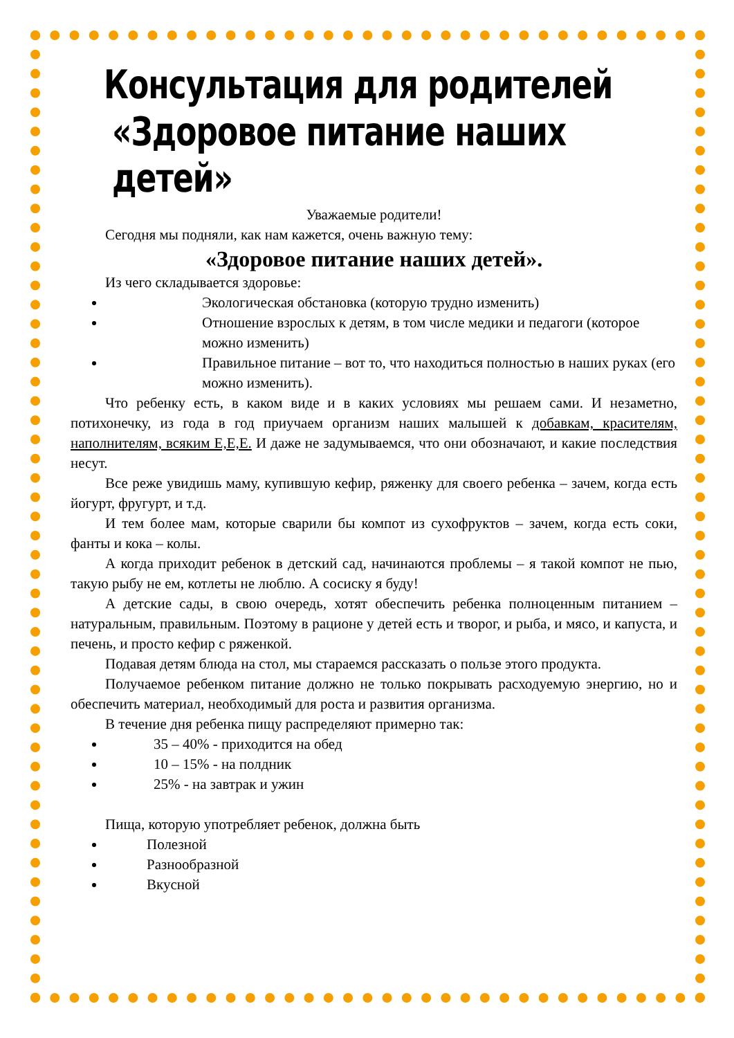Консультация для родителей
«Здоровое питание наших детей»
Уважаемые родители!
Сегодня мы подняли, как нам кажется, очень важную тему:
«Здоровое питание наших детей».
Из чего складывается здоровье:
Экологическая обстановка (которую трудно изменить)
Отношение взрослых к детям, в том числе медики и педагоги (которое можно изменить)
Правильное питание – вот то, что находиться полностью в наших руках (его можно изменить).
Что ребенку есть, в каком виде и в каких условиях мы решаем сами. И незаметно, потихонечку, из года в год приучаем организм наших малышей к добавкам, красителям, наполнителям, всяким Е,Е,Е. И даже не задумываемся, что они обозначают, и какие последствия несут.
Все реже увидишь маму, купившую кефир, ряженку для своего ребенка – зачем, когда есть йогурт, фругурт, и т.д.
И тем более мам, которые сварили бы компот из сухофруктов – зачем, когда есть соки, фанты и кока – колы.
А когда приходит ребенок в детский сад, начинаются проблемы – я такой компот не пью, такую рыбу не ем, котлеты не люблю. А сосиску я буду!
А детские сады, в свою очередь, хотят обеспечить ребенка полноценным питанием – натуральным, правильным. Поэтому в рационе у детей есть и творог, и рыба, и мясо, и капуста, и печень, и просто кефир с ряженкой.
Подавая детям блюда на стол, мы стараемся рассказать о пользе этого продукта.
Получаемое ребенком питание должно не только покрывать расходуемую энергию, но и обеспечить материал, необходимый для роста и развития организма.
В течение дня ребенка пищу распределяют примерно так:
35 – 40% - приходится на обед
10 – 15% - на полдник
25% - на завтрак и ужин
Пища, которую употребляет ребенок, должна быть
Полезной
Разнообразной
Вкусной